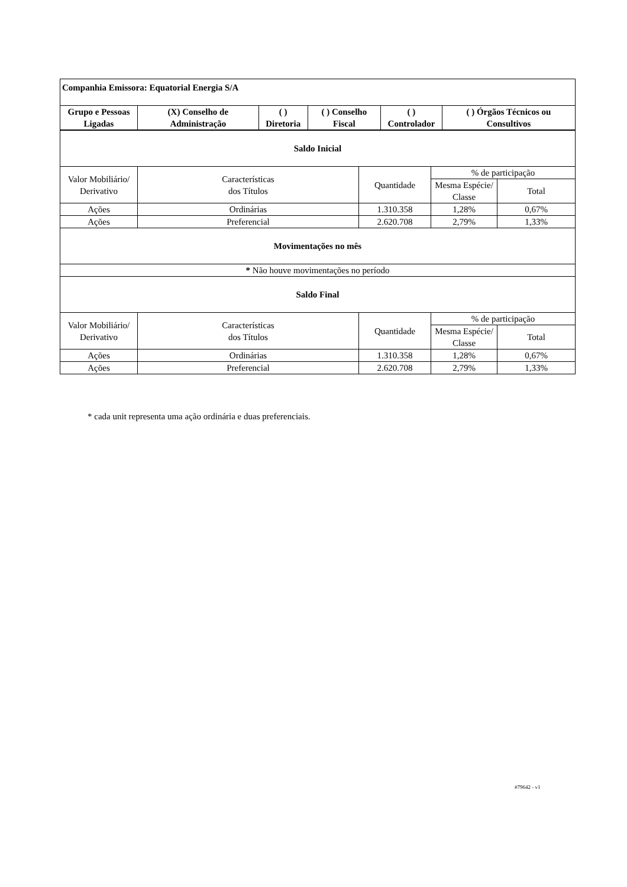| Companhia Emissora: Equatorial Energia S/A | | | | | |
| --- | --- | --- | --- | --- | --- |
| Grupo e Pessoas Ligadas | (X) Conselho de Administração | ( ) Diretoria | ( ) Conselho Fiscal | ( ) Controlador | ( ) Órgãos Técnicos ou Consultivos |
| Saldo Inicial | | | | |
| Valor Mobiliário/ Derivativo | Características dos Títulos | Quantidade | % de participação | |
| | | | Mesma Espécie/ Classe | Total |
| Ações | Ordinárias | 1.310.358 | 1,28% | 0,67% |
| Ações | Preferencial | 2.620.708 | 2,79% | 1,33% |
| Movimentações no mês | | | | |
| * Não houve movimentações no período | | | | |
| Saldo Final | | | | |
| Valor Mobiliário/ Derivativo | Características dos Títulos | Quantidade | % de participação | |
| | | | Mesma Espécie/ Classe | Total |
| Ações | Ordinárias | 1.310.358 | 1,28% | 0,67% |
| Ações | Preferencial | 2.620.708 | 2,79% | 1,33% |
* cada unit representa uma ação ordinária e duas preferenciais.
#79642 - v1